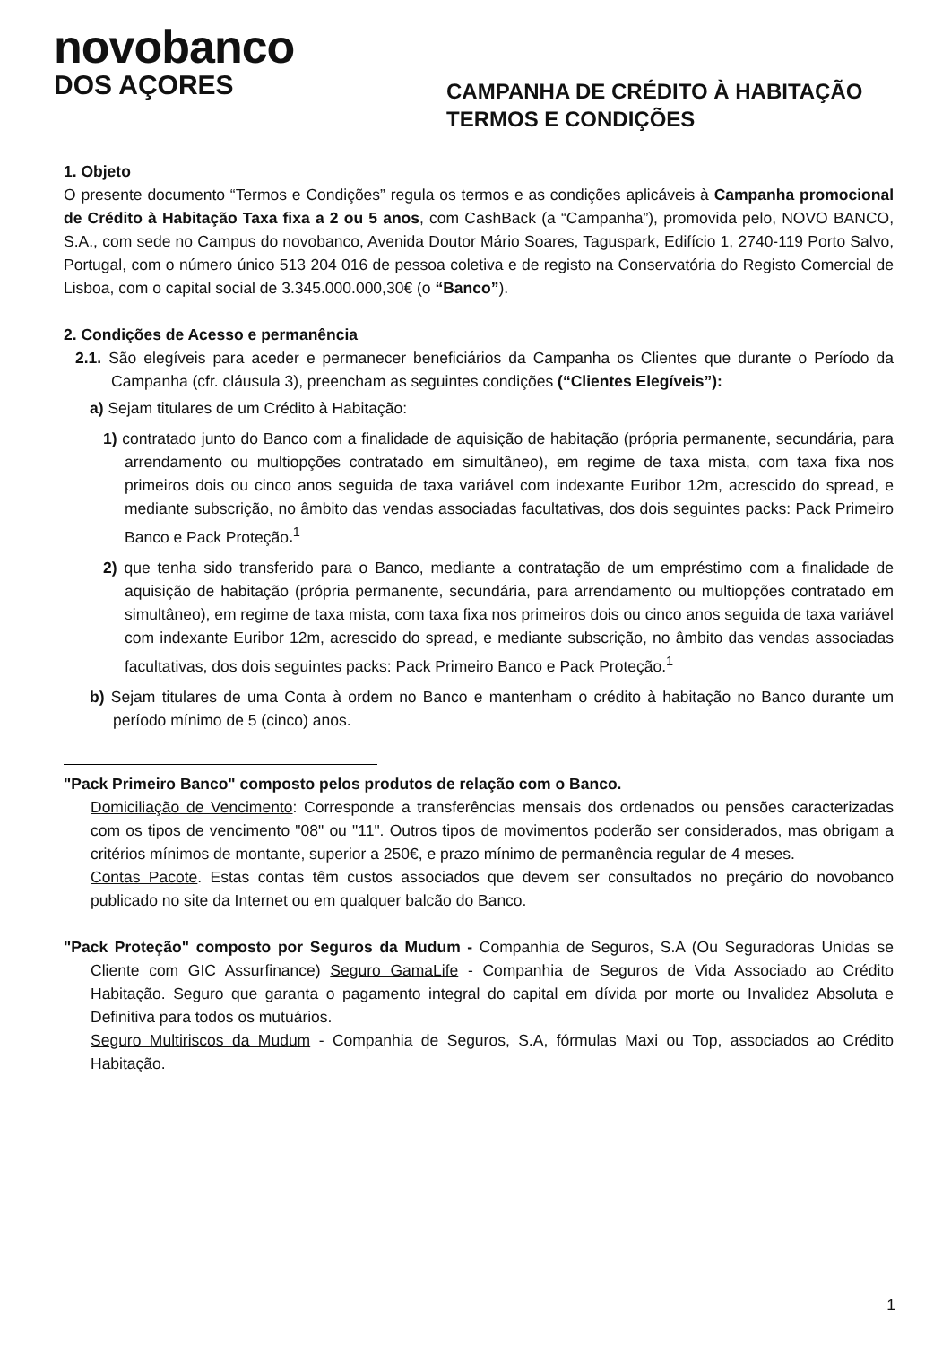novobanco
DOS AÇORES
CAMPANHA DE CRÉDITO À HABITAÇÃO
TERMOS E CONDIÇÕES
1. Objeto
O presente documento “Termos e Condições” regula os termos e as condições aplicáveis à Campanha promocional de Crédito à Habitação Taxa fixa a 2 ou 5 anos, com CashBack (a “Campanha”), promovida pelo, NOVO BANCO, S.A., com sede no Campus do novobanco, Avenida Doutor Mário Soares, Taguspark, Edifício 1, 2740-119 Porto Salvo, Portugal, com o número único 513 204 016 de pessoa coletiva e de registo na Conservatória do Registo Comercial de Lisboa, com o capital social de 3.345.000.000,30€ (o “Banco”).
2. Condições de Acesso e permanência
2.1. São elegíveis para aceder e permanecer beneficiários da Campanha os Clientes que durante o Período da Campanha (cfr. cláusula 3), preencham as seguintes condições (“Clientes Elegíveis”):
a) Sejam titulares de um Crédito à Habitação:
1) contratado junto do Banco com a finalidade de aquisição de habitação (própria permanente, secundária, para arrendamento ou multiopções contratado em simultâneo), em regime de taxa mista, com taxa fixa nos primeiros dois ou cinco anos seguida de taxa variável com indexante Euribor 12m, acrescido do spread, e mediante subscrição, no âmbito das vendas associadas facultativas, dos dois seguintes packs: Pack Primeiro Banco e Pack Proteção.<sup>1</sup>
2) que tenha sido transferido para o Banco, mediante a contratação de um empréstimo com a finalidade de aquisição de habitação (própria permanente, secundária, para arrendamento ou multiopções contratado em simultâneo), em regime de taxa mista, com taxa fixa nos primeiros dois ou cinco anos seguida de taxa variável com indexante Euribor 12m, acrescido do spread, e mediante subscrição, no âmbito das vendas associadas facultativas, dos dois seguintes packs: Pack Primeiro Banco e Pack Proteção.<sup>1</sup>
b) Sejam titulares de uma Conta à ordem no Banco e mantenham o crédito à habitação no Banco durante um período mínimo de 5 (cinco) anos.
"Pack Primeiro Banco" composto pelos produtos de relação com o Banco.
Domiciliação de Vencimento: Corresponde a transferências mensais dos ordenados ou pensões caracterizadas com os tipos de vencimento "08" ou "11". Outros tipos de movimentos poderão ser considerados, mas obrigam a critérios mínimos de montante, superior a 250€, e prazo mínimo de permanência regular de 4 meses.
Contas Pacote. Estas contas têm custos associados que devem ser consultados no preçário do novobanco publicado no site da Internet ou em qualquer balcão do Banco.
"Pack Proteção" composto por Seguros da Mudum - Companhia de Seguros, S.A (Ou Seguradoras Unidas se Cliente com GIC Assurfinance) Seguro GamaLife - Companhia de Seguros de Vida Associado ao Crédito Habitação. Seguro que garanta o pagamento integral do capital em dívida por morte ou Invalidez Absoluta e Definitiva para todos os mutuários.
Seguro Multiriscos da Mudum - Companhia de Seguros, S.A, fórmulas Maxi ou Top, associados ao Crédito Habitação.
1